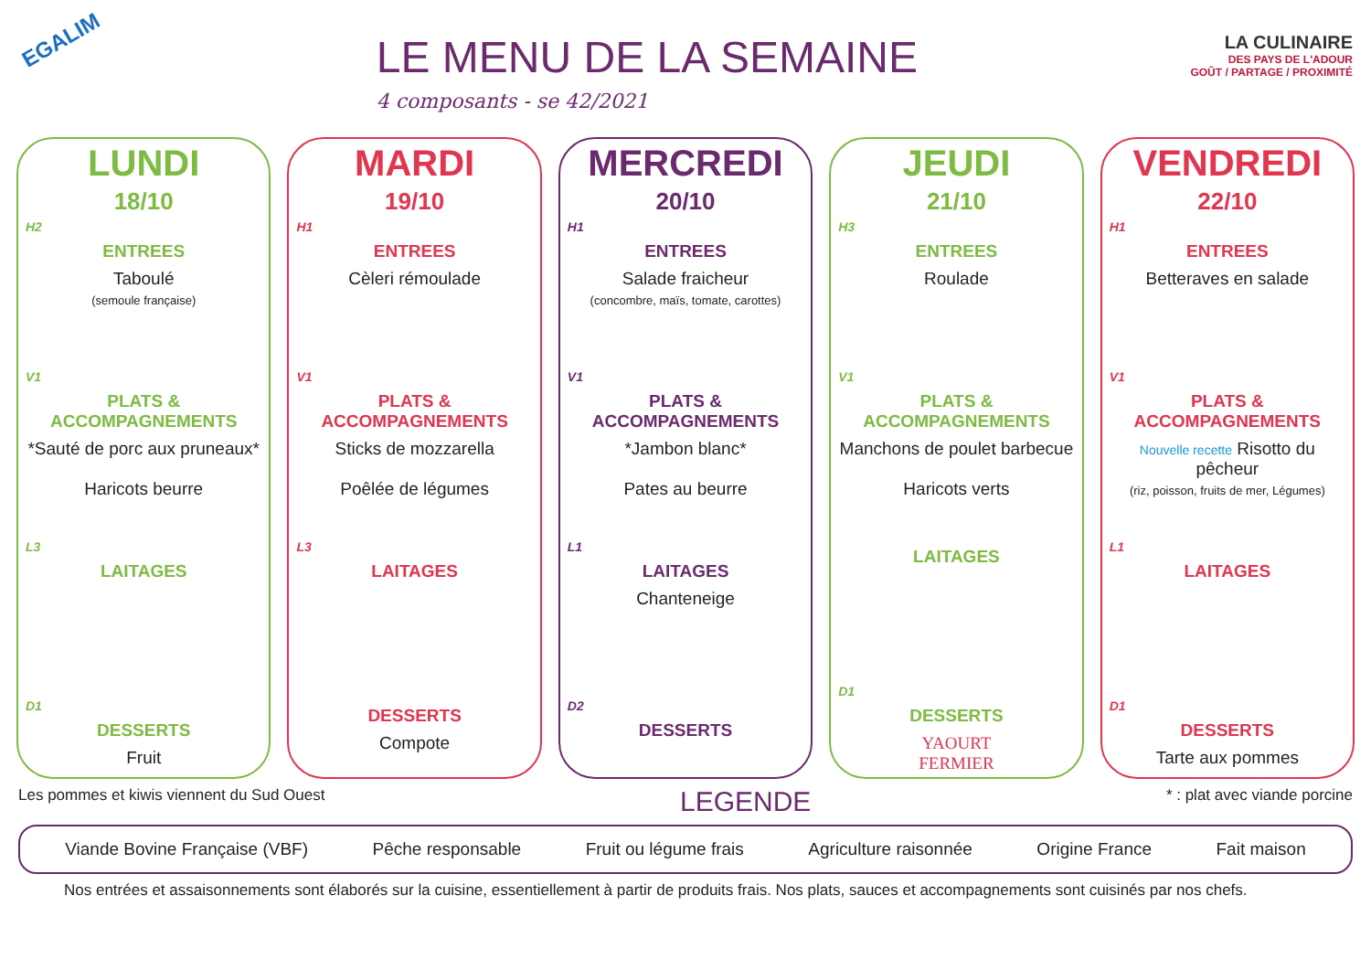EGALIM
LE MENU DE LA SEMAINE
4 composants - se 42/2021
LA CULINAIRE
DES PAYS DE L'ADOUR
GOÛT / PARTAGE / PROXIMITÉ
LUNDI
18/10
H2
ENTREES
Taboulé
(semoule française)
V1
PLATS & ACCOMPAGNEMENTS
*Sauté de porc aux pruneaux*
Haricots beurre
L3
LAITAGES
D1
DESSERTS
Fruit
MARDI
19/10
H1
ENTREES
Cèleri rémoulade
V1
PLATS & ACCOMPAGNEMENTS
Sticks de mozzarella
Poêlée de légumes
L3
LAITAGES
DESSERTS
Compote
MERCREDI
20/10
H1
ENTREES
Salade fraicheur
(concombre, maïs, tomate, carottes)
V1
PLATS & ACCOMPAGNEMENTS
*Jambon blanc*
Pates au beurre
L1
LAITAGES
Chanteneige
D2
DESSERTS
JEUDI
21/10
H3
ENTREES
Roulade
V1
PLATS & ACCOMPAGNEMENTS
Manchons de poulet barbecue
Haricots verts
LAITAGES
D1
DESSERTS
YAOURT
FERMIER
VENDREDI
22/10
H1
ENTREES
Betteraves en salade
V1
PLATS & ACCOMPAGNEMENTS
Nouvelle recette Risotto du pêcheur
(riz, poisson, fruits de mer, Légumes)
L1
LAITAGES
D1
DESSERTS
Tarte aux pommes
Les pommes et kiwis viennent du Sud Ouest LEGENDE * : plat avec viande porcine
Viande Bovine Française (VBF) Pêche responsable Fruit ou légume frais Agriculture raisonnée Origine France Fait maison
Nos entrées et assaisonnements sont élaborés sur la cuisine, essentiellement à partir de produits frais. Nos plats, sauces et accompagnements sont cuisinés par nos chefs.